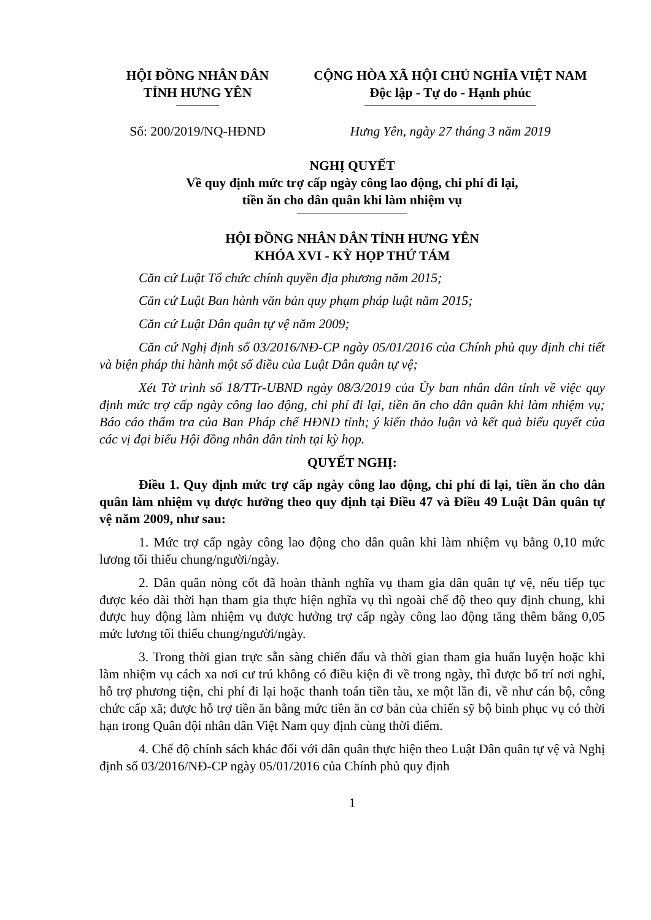HỘI ĐỒNG NHÂN DÂN
TỈNH HƯNG YÊN
CỘNG HÒA XÃ HỘI CHỦ NGHĨA VIỆT NAM
Độc lập - Tự do - Hạnh phúc
Số: 200/2019/NQ-HĐND Hưng Yên, ngày 27 tháng 3 năm 2019
NGHỊ QUYẾT
Về quy định mức trợ cấp ngày công lao động, chi phí đi lại,
tiền ăn cho dân quân khi làm nhiệm vụ
HỘI ĐỒNG NHÂN DÂN TỈNH HƯNG YÊN
KHÓA XVI - KỲ HỌP THỨ TÁM
Căn cứ Luật Tổ chức chính quyền địa phương năm 2015;
Căn cứ Luật Ban hành văn bản quy phạm pháp luật năm 2015;
Căn cứ Luật Dân quân tự vệ năm 2009;
Căn cứ Nghị định số 03/2016/NĐ-CP ngày 05/01/2016 của Chính phủ quy định chi tiết và biện pháp thi hành một số điều của Luật Dân quân tự vệ;
Xét Tờ trình số 18/TTr-UBND ngày 08/3/2019 của Ủy ban nhân dân tỉnh về việc quy định mức trợ cấp ngày công lao động, chi phí đi lại, tiền ăn cho dân quân khi làm nhiệm vụ; Báo cáo thẩm tra của Ban Pháp chế HĐND tỉnh; ý kiến thảo luận và kết quả biểu quyết của các vị đại biểu Hội đồng nhân dân tỉnh tại kỳ họp.
QUYẾT NGHỊ:
Điều 1. Quy định mức trợ cấp ngày công lao động, chi phí đi lại, tiền ăn cho dân quân làm nhiệm vụ được hưởng theo quy định tại Điều 47 và Điều 49 Luật Dân quân tự vệ năm 2009, như sau:
1. Mức trợ cấp ngày công lao động cho dân quân khi làm nhiệm vụ bằng 0,10 mức lương tối thiểu chung/người/ngày.
2. Dân quân nòng cốt đã hoàn thành nghĩa vụ tham gia dân quân tự vệ, nếu tiếp tục được kéo dài thời hạn tham gia thực hiện nghĩa vụ thì ngoài chế độ theo quy định chung, khi được huy động làm nhiệm vụ được hưởng trợ cấp ngày công lao động tăng thêm bằng 0,05 mức lương tối thiểu chung/người/ngày.
3. Trong thời gian trực sẵn sàng chiến đấu và thời gian tham gia huấn luyện hoặc khi làm nhiệm vụ cách xa nơi cư trú không có điều kiện đi về trong ngày, thì được bố trí nơi nghỉ, hỗ trợ phương tiện, chi phí đi lại hoặc thanh toán tiền tàu, xe một lần đi, về như cán bộ, công chức cấp xã; được hỗ trợ tiền ăn bằng mức tiền ăn cơ bản của chiến sỹ bộ binh phục vụ có thời hạn trong Quân đội nhân dân Việt Nam quy định cùng thời điểm.
4. Chế độ chính sách khác đối với dân quân thực hiện theo Luật Dân quân tự vệ và Nghị định số 03/2016/NĐ-CP ngày 05/01/2016 của Chính phủ quy định
1